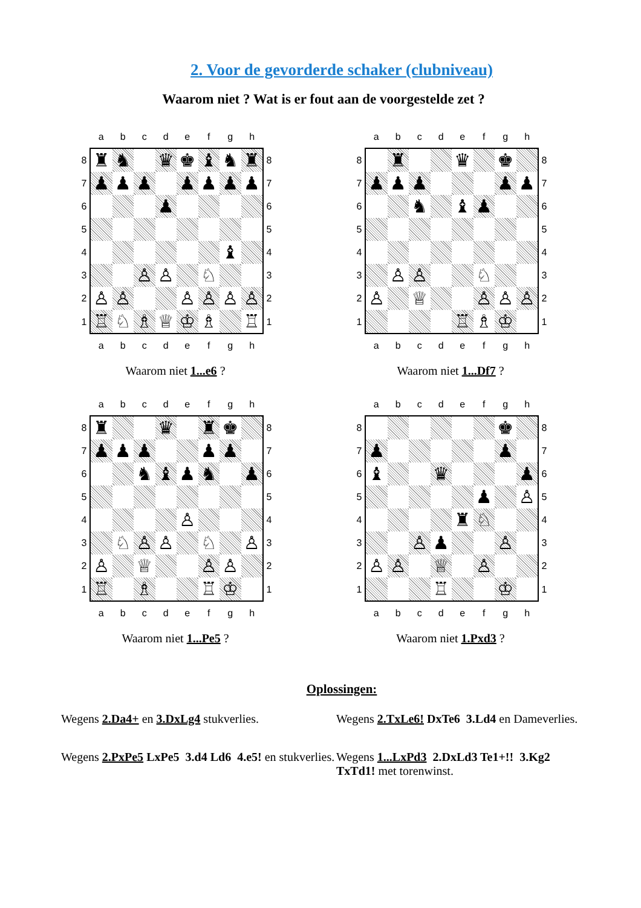2. Voor de gevorderde schaker (clubniveau)
Waarom niet ? Wat is er fout aan de voorgestelde zet ?
| | a | b | c | d | e | f | g | h | |
| 8 | ♜ | ♞ | | ♛ | ♚ | ♝ | ♞ | ♜ | 8 |
| 7 | ♟ | ♟ | ♟ | | ♟ | ♟ | ♟ | ♟ | 7 |
| 6 | | | | ♟ | | | | | 6 |
| 5 | | | | | | | | | 5 |
| 4 | | | | | | | ♝ | | 4 |
| 3 | | | ♙ | ♙ | | ♘ | | | 3 |
| 2 | ♙ | ♙ | | | ♙ | ♙ | ♙ | ♙ | 2 |
| 1 | ♖ | ♘ | ♗ | ♕ | ♔ | ♗ | | ♖ | 1 |
| | a | b | c | d | e | f | g | h | |
Waarom niet 1...e6 ?
| | a | b | c | d | e | f | g | h | |
| 8 | | ♜ | | | ♛ | | ♚ | | 8 |
| 7 | ♟ | ♟ | ♟ | | | | ♟ | ♟ | 7 |
| 6 | | | ♞ | | ♝ | ♟ | | | 6 |
| 5 | | | | | | | | | 5 |
| 4 | | | | | | | | | 4 |
| 3 | | ♙ | ♙ | | | ♘ | | | 3 |
| 2 | ♙ | | ♕ | | | ♙ | ♙ | ♙ | 2 |
| 1 | | | | | ♖ | ♗ | ♔ | | 1 |
| | a | b | c | d | e | f | g | h | |
Waarom niet 1...Df7 ?
| | a | b | c | d | e | f | g | h | |
| 8 | ♜ | | | ♛ | | ♜ | ♚ | | 8 |
| 7 | ♟ | ♟ | ♟ | | | ♟ | ♟ | | 7 |
| 6 | | | ♞ | ♝ | ♟ | ♞ | | ♟ | 6 |
| 5 | | | | | | | | | 5 |
| 4 | | | | | ♙ | | | | 4 |
| 3 | | ♘ | ♙ | ♙ | | ♘ | | ♙ | 3 |
| 2 | ♙ | | ♕ | | | ♙ | ♙ | | 2 |
| 1 | ♖ | | ♗ | | | ♖ | ♔ | | 1 |
| | a | b | c | d | e | f | g | h | |
Waarom niet 1...Pe5 ?
| | a | b | c | d | e | f | g | h | |
| 8 | | | | | | | ♚ | | 8 |
| 7 | ♟ | | | | | | ♟ | | 7 |
| 6 | ♝ | | | ♛ | | | | ♟ | 6 |
| 5 | | | | | | ♟ | | ♙ | 5 |
| 4 | | | | | ♜ | ♘ | | | 4 |
| 3 | | | ♙ | ♟ | | | ♙ | | 3 |
| 2 | ♙ | ♙ | | ♕ | | ♙ | | | 2 |
| 1 | | | | ♖ | | | ♔ | | 1 |
| | a | b | c | d | e | f | g | h | |
Waarom niet 1.Pxd3 ?
Oplossingen:
Wegens 2.Da4+ en 3.DxLg4 stukverlies.
Wegens 2.TxLe6! DxTe6 3.Ld4 en Dameverlies.
Wegens 2.PxPe5 LxPe5 3.d4 Ld6 4.e5! en stukverlies.
Wegens 1...LxPd3 2.DxLd3 Te1+!! 3.Kg2 TxTd1! met torenwinst.